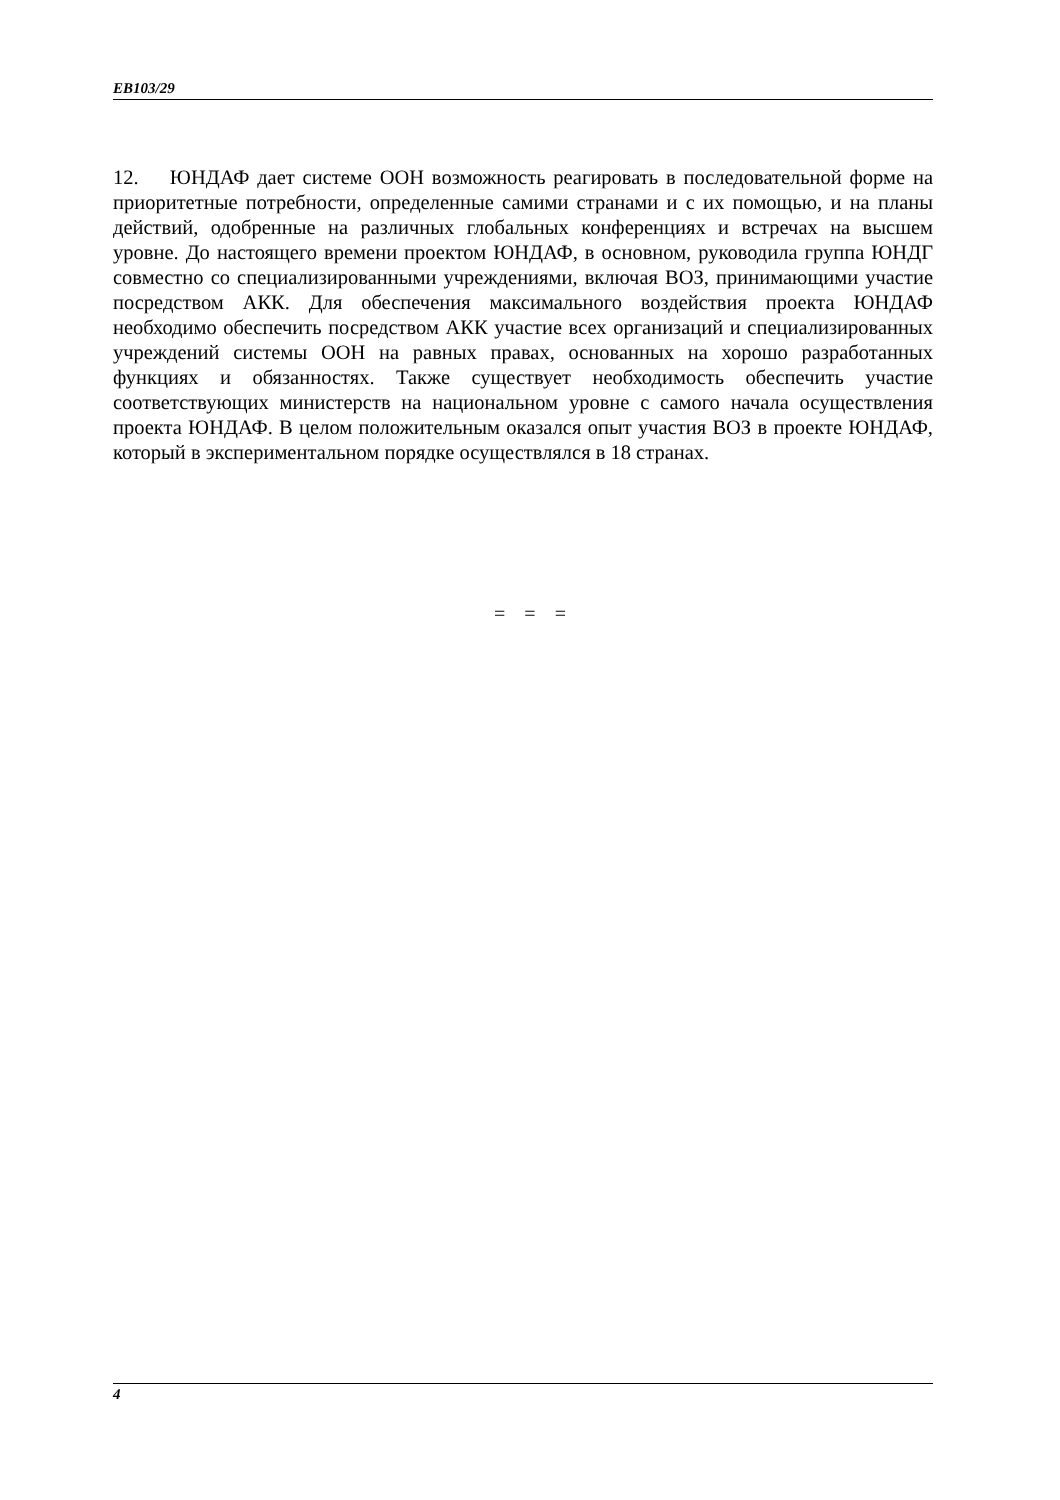EB103/29
12. ЮНДАФ дает системе ООН возможность реагировать в последовательной форме на приоритетные потребности, определенные самими странами и с их помощью, и на планы действий, одобренные на различных глобальных конференциях и встречах на высшем уровне. До настоящего времени проектом ЮНДАФ, в основном, руководила группа ЮНДГ совместно со специализированными учреждениями, включая ВОЗ, принимающими участие посредством АКК. Для обеспечения максимального воздействия проекта ЮНДАФ необходимо обеспечить посредством АКК участие всех организаций и специализированных учреждений системы ООН на равных правах, основанных на хорошо разработанных функциях и обязанностях. Также существует необходимость обеспечить участие соответствующих министерств на национальном уровне с самого начала осуществления проекта ЮНДАФ. В целом положительным оказался опыт участия ВОЗ в проекте ЮНДАФ, который в экспериментальном порядке осуществлялся в 18 странах.
= = =
4